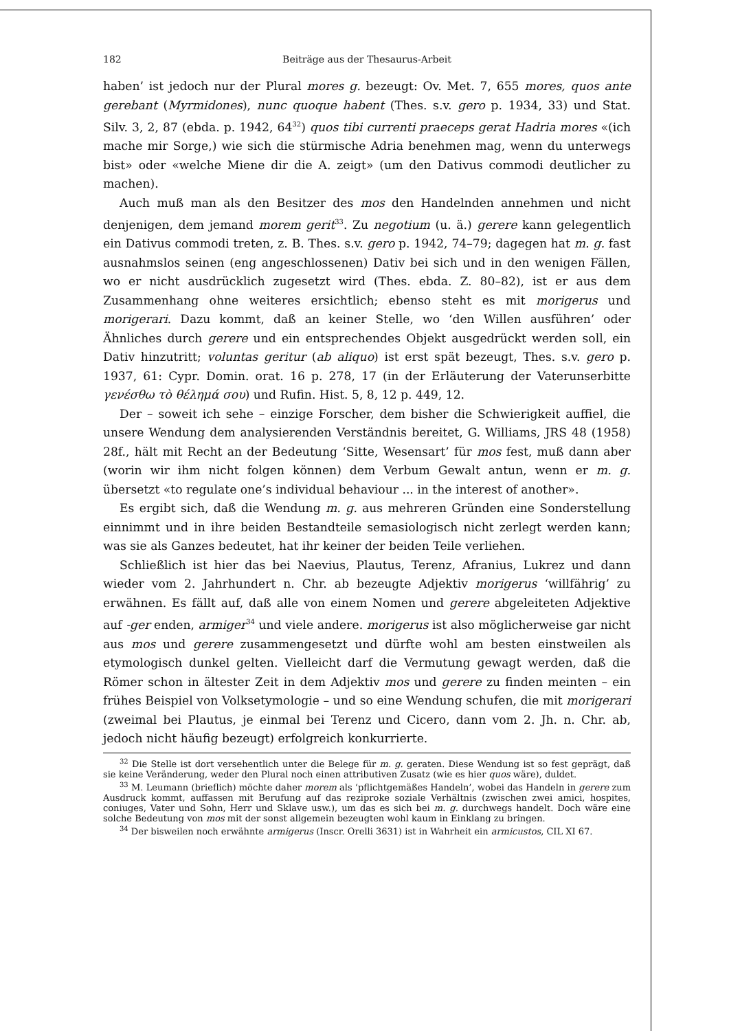182 Beiträge aus der Thesaurus-Arbeit
haben’ ist jedoch nur der Plural mores g. bezeugt: Ov. Met. 7, 655 mores, quos ante gerebant (Myrmidones), nunc quoque habent (Thes. s.v. gero p. 1934, 33) und Stat. Silv. 3, 2, 87 (ebda. p. 1942, 64<sup>32</sup>) quos tibi currenti praeceps gerat Hadria mores «(ich mache mir Sorge,) wie sich die stürmische Adria benehmen mag, wenn du unterwegs bist» oder «welche Miene dir die A. zeigt» (um den Dativus commodi deutlicher zu machen).
Auch muß man als den Besitzer des mos den Handelnden annehmen und nicht denjenigen, dem jemand morem gerit<sup>33</sup>. Zu negotium (u. ä.) gerere kann gelegentlich ein Dativus commodi treten, z. B. Thes. s.v. gero p. 1942, 74–79; dagegen hat m. g. fast ausnahmslos seinen (eng angeschlossenen) Dativ bei sich und in den wenigen Fällen, wo er nicht ausdrücklich zugesetzt wird (Thes. ebda. Z. 80–82), ist er aus dem Zusammenhang ohne weiteres ersichtlich; ebenso steht es mit morigerus und morigerari. Dazu kommt, daß an keiner Stelle, wo ‘den Willen ausführen’ oder Ähnliches durch gerere und ein entsprechendes Objekt ausgedrückt werden soll, ein Dativ hinzutritt; voluntas geritur (ab aliquo) ist erst spät bezeugt, Thes. s.v. gero p. 1937, 61: Cypr. Domin. orat. 16 p. 278, 17 (in der Erläuterung der Vaterunserbitte γενέσθω τὸ θέλημά σου) und Rufin. Hist. 5, 8, 12 p. 449, 12.
Der – soweit ich sehe – einzige Forscher, dem bisher die Schwierigkeit auffiel, die unsere Wendung dem analysierenden Verständnis bereitet, G. Williams, JRS 48 (1958) 28f., hält mit Recht an der Bedeutung ‘Sitte, Wesensart’ für mos fest, muß dann aber (worin wir ihm nicht folgen können) dem Verbum Gewalt antun, wenn er m. g. übersetzt «to regulate one’s individual behaviour ... in the interest of another».
Es ergibt sich, daß die Wendung m. g. aus mehreren Gründen eine Sonderstellung einnimmt und in ihre beiden Bestandteile semasiologisch nicht zerlegt werden kann; was sie als Ganzes bedeutet, hat ihr keiner der beiden Teile verliehen.
Schließlich ist hier das bei Naevius, Plautus, Terenz, Afranius, Lukrez und dann wieder vom 2. Jahrhundert n. Chr. ab bezeugte Adjektiv morigerus ‘willfährig’ zu erwähnen. Es fällt auf, daß alle von einem Nomen und gerere abgeleiteten Adjektive auf -ger enden, armiger<sup>34</sup> und viele andere. morigerus ist also möglicherweise gar nicht aus mos und gerere zusammengesetzt und dürfte wohl am besten einstweilen als etymologisch dunkel gelten. Vielleicht darf die Vermutung gewagt werden, daß die Römer schon in ältester Zeit in dem Adjektiv mos und gerere zu finden meinten – ein frühes Beispiel von Volksetymologie – und so eine Wendung schufen, die mit morigerari (zweimal bei Plautus, je einmal bei Terenz und Cicero, dann vom 2. Jh. n. Chr. ab, jedoch nicht häufig bezeugt) erfolgreich konkurrierte.
<sup>32</sup> Die Stelle ist dort versehentlich unter die Belege für m. g. geraten. Diese Wendung ist so fest geprägt, daß sie keine Veränderung, weder den Plural noch einen attributiven Zusatz (wie es hier quos wäre), duldet.
<sup>33</sup> M. Leumann (brieflich) möchte daher morem als ‘pflichtgemäßes Handeln’, wobei das Handeln in gerere zum Ausdruck kommt, auffassen mit Berufung auf das reziproke soziale Verhältnis (zwischen zwei amici, hospites, coniuges, Vater und Sohn, Herr und Sklave usw.), um das es sich bei m. g. durchwegs handelt. Doch wäre eine solche Bedeutung von mos mit der sonst allgemein bezeugten wohl kaum in Einklang zu bringen.
<sup>34</sup> Der bisweilen noch erwähnte armigerus (Inscr. Orelli 3631) ist in Wahrheit ein armicustos, CIL XI 67.